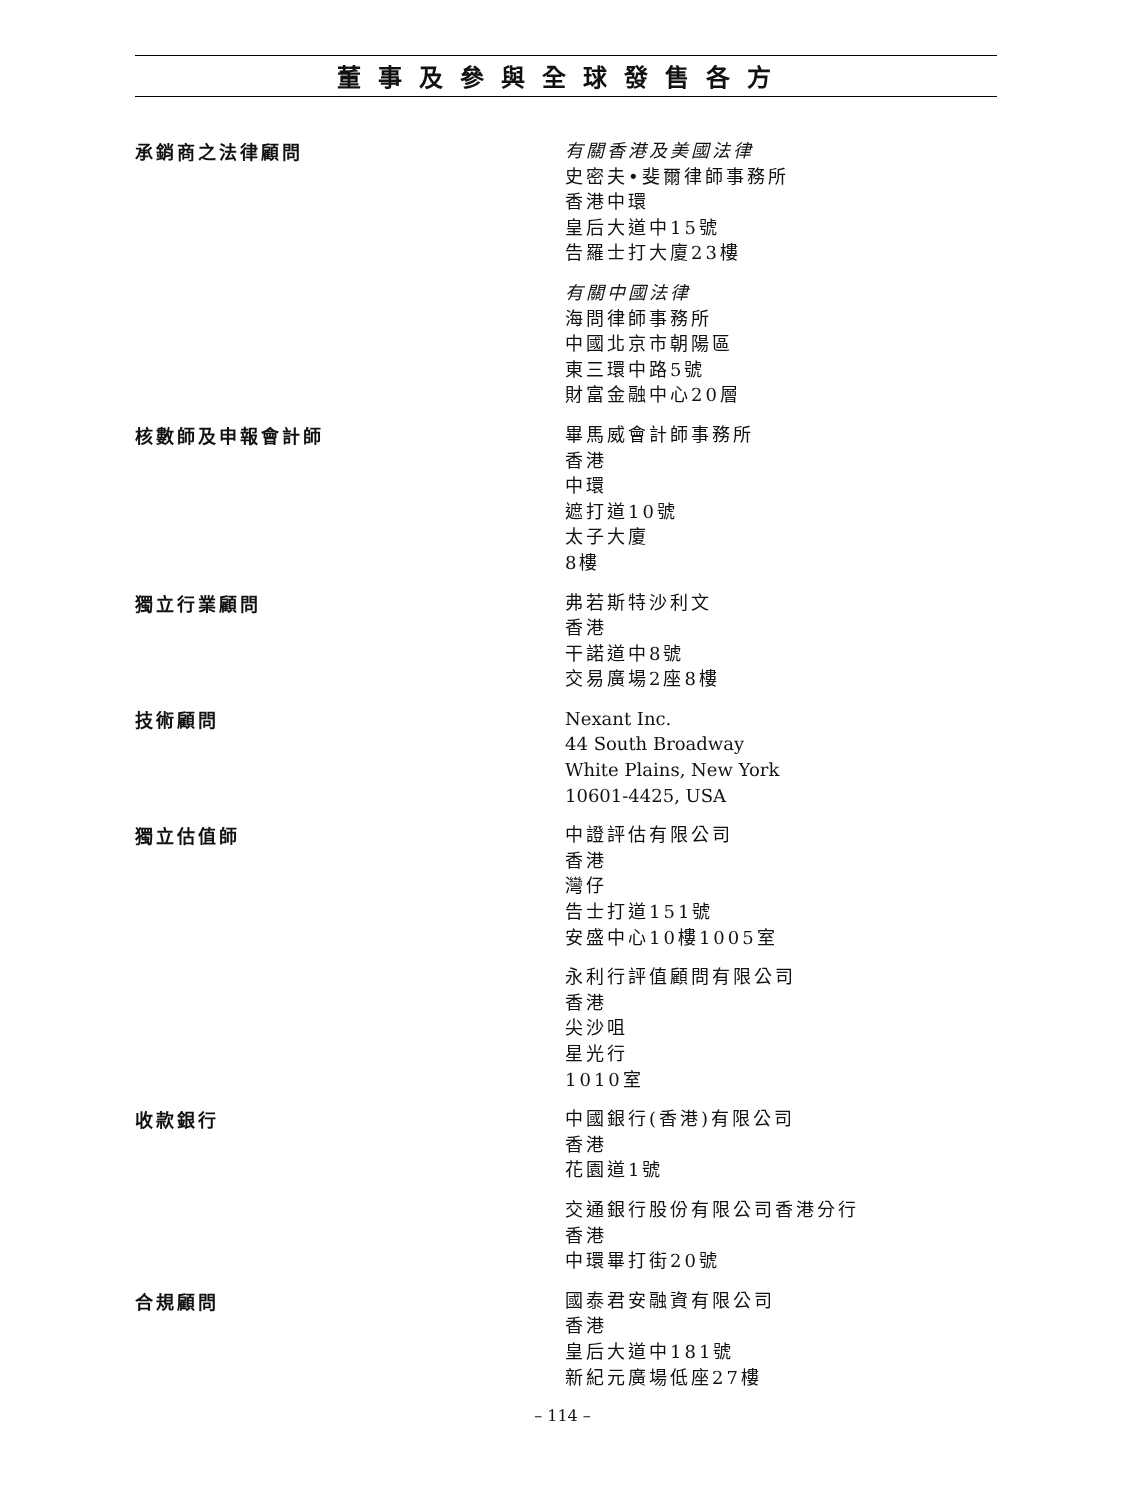董事及參與全球發售各方
承銷商之法律顧問
有關香港及美國法律
史密夫•斐爾律師事務所
香港中環
皇后大道中15號
告羅士打大廈23樓
有關中國法律
海問律師事務所
中國北京市朝陽區
東三環中路5號
財富金融中心20層
核數師及申報會計師
畢馬威會計師事務所
香港
中環
遮打道10號
太子大廈
8樓
獨立行業顧問
弗若斯特沙利文
香港
干諾道中8號
交易廣場2座8樓
技術顧問
Nexant Inc.
44 South Broadway
White Plains, New York
10601-4425, USA
獨立估值師
中證評估有限公司
香港
灣仔
告士打道151號
安盛中心10樓1005室
永利行評值顧問有限公司
香港
尖沙咀
星光行
1010室
收款銀行
中國銀行(香港)有限公司
香港
花園道1號
交通銀行股份有限公司香港分行
香港
中環畢打街20號
合規顧問
國泰君安融資有限公司
香港
皇后大道中181號
新紀元廣場低座27樓
– 114 –